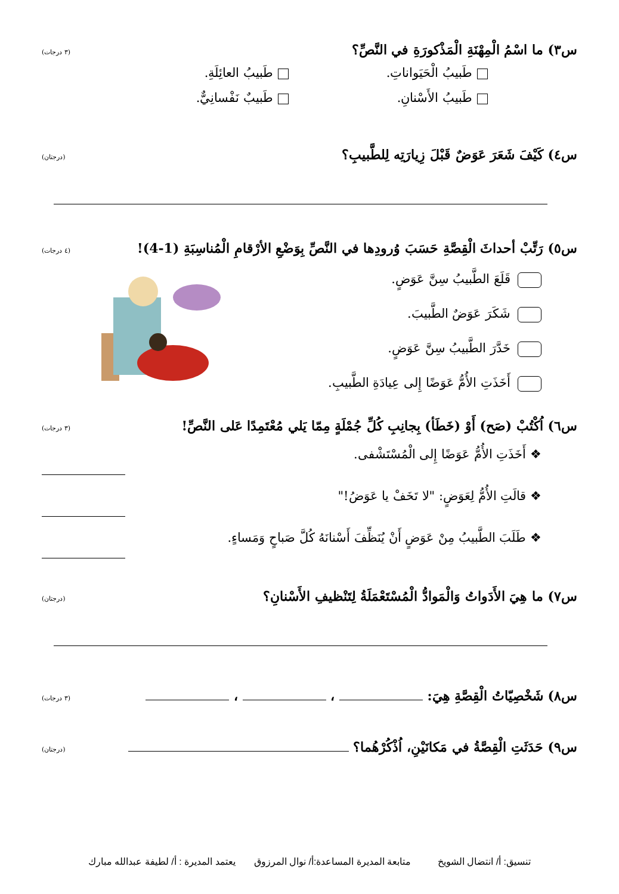س٣) ما اسْمُ الْمِهْنَةِ الْمَذْكورَةِ في النَّصِّ؟ (٣ درجات)
طَبيبُ الْحَيَواناتِ.
طَبيبُ العائِلَةِ.
طَبيبُ الأَسْنانِ.
طَبيبٌ نَفْسانِيٌّ.
س٤) كَيْفَ شَعَرَ عَوَضٌ قَبْلَ زِيارَتِه لِلطَّبيبِ؟ (درجتان)
س٥) رَتِّبْ أحداثَ الْقِصَّةِ حَسَبَ وُرودِها في النَّصِّ بِوَضْعِ الأرْقامِ الْمُناسِبَةِ (1-4)! (٤ درجات)
قَلَعَ الطَّبيبُ سِنَّ عَوَضٍ.
شَكَرَ عَوَضٌ الطَّبيبَ.
خَدَّرَ الطَّبيبُ سِنَّ عَوَضٍ.
أَخَذَتِ الأُمُّ عَوَضًا إِلى عِيادَةِ الطَّبيبِ.
س٦) اُكْتُبْ (صَح) أَوْ (خَطَأ) بِجانِبِ كُلِّ جُمْلَةٍ مِمّا يَلي مُعْتَمِدًا عَلى النَّصِّ! (٣ درجات)
❖ أَخَذَتِ الأُمُّ عَوَضًا إِلى الْمُسْتَشْفى.
❖ قالَتِ الأُمُّ لِعَوَضٍ: "لا تَخَفْ يا عَوَضُ!"
❖ طَلَبَ الطَّبيبُ مِنْ عَوَضٍ أَنْ يُنَظِّفَ أَسْنانَهُ كُلَّ صَباحٍ وَمَساءٍ.
س٧) ما هِيَ الأَدَواتُ وَالْمَوادُّ الْمُسْتَعْمَلَةُ لِتَنْظيفِ الأَسْنانِ؟ (درجتان)
س٨) شَخْصِيّاتُ الْقِصَّةِ هِيَ: ، ، (٣ درجات)
س٩) حَدَثَتِ الْقِصَّةُ في مَكانَيْنِ، اُذْكُرْهُما؟ (درجتان)
تنسيق: أ/ انتضال الشويخ متابعة المديرة المساعدة:أ/ نوال المرزوق يعتمد المديرة : أ/ لطيفة عبدالله مبارك